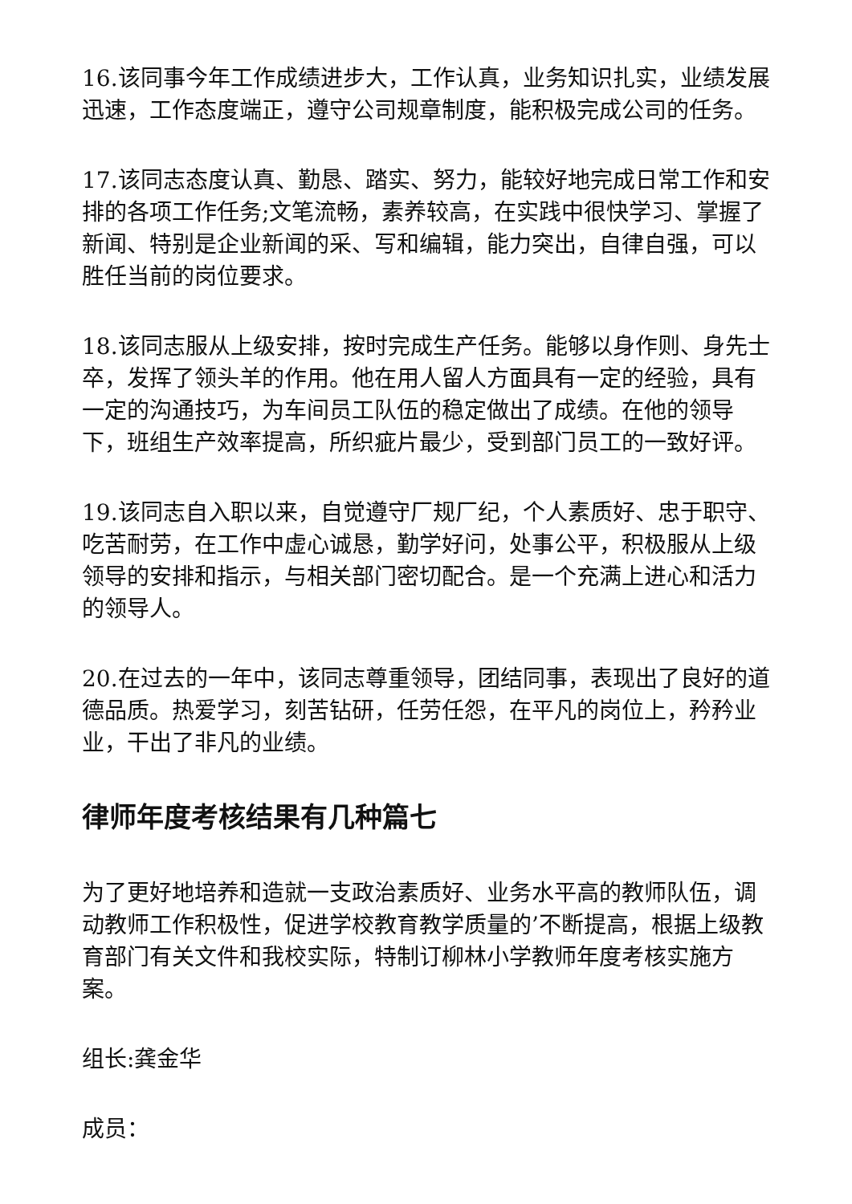16.该同事今年工作成绩进步大，工作认真，业务知识扎实，业绩发展迅速，工作态度端正，遵守公司规章制度，能积极完成公司的任务。
17.该同志态度认真、勤恳、踏实、努力，能较好地完成日常工作和安排的各项工作任务;文笔流畅，素养较高，在实践中很快学习、掌握了新闻、特别是企业新闻的采、写和编辑，能力突出，自律自强，可以胜任当前的岗位要求。
18.该同志服从上级安排，按时完成生产任务。能够以身作则、身先士卒，发挥了领头羊的作用。他在用人留人方面具有一定的经验，具有一定的沟通技巧，为车间员工队伍的稳定做出了成绩。在他的领导下，班组生产效率提高，所织疵片最少，受到部门员工的一致好评。
19.该同志自入职以来，自觉遵守厂规厂纪，个人素质好、忠于职守、吃苦耐劳，在工作中虚心诚恳，勤学好问，处事公平，积极服从上级领导的安排和指示，与相关部门密切配合。是一个充满上进心和活力的领导人。
20.在过去的一年中，该同志尊重领导，团结同事，表现出了良好的道德品质。热爱学习，刻苦钻研，任劳任怨，在平凡的岗位上，矜矜业业，干出了非凡的业绩。
律师年度考核结果有几种篇七
为了更好地培养和造就一支政治素质好、业务水平高的教师队伍，调动教师工作积极性，促进学校教育教学质量的’不断提高，根据上级教育部门有关文件和我校实际，特制订柳林小学教师年度考核实施方案。
组长:龚金华
成员：